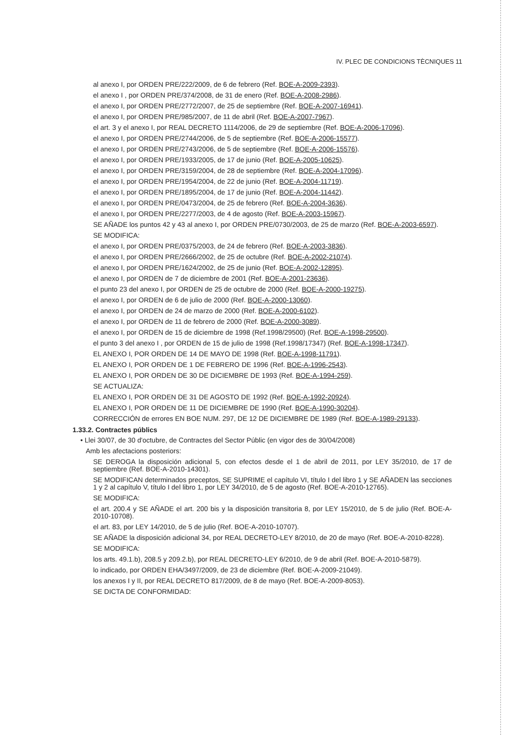IV. PLEC DE CONDICIONS TÈCNIQUES 11
al anexo I, por ORDEN PRE/222/2009, de 6 de febrero (Ref. BOE-A-2009-2393).
el anexo I , por ORDEN PRE/374/2008, de 31 de enero (Ref. BOE-A-2008-2986).
el anexo I, por ORDEN PRE/2772/2007, de 25 de septiembre (Ref. BOE-A-2007-16941).
el anexo I, por ORDEN PRE/985/2007, de 11 de abril (Ref. BOE-A-2007-7967).
el art. 3 y el anexo I, por REAL DECRETO 1114/2006, de 29 de septiembre (Ref. BOE-A-2006-17096).
el anexo I, por ORDEN PRE/2744/2006, de 5 de septiembre (Ref. BOE-A-2006-15577).
el anexo I, por ORDEN PRE/2743/2006, de 5 de septiembre (Ref. BOE-A-2006-15576).
el anexo I, por ORDEN PRE/1933/2005, de 17 de junio (Ref. BOE-A-2005-10625).
el anexo I, por ORDEN PRE/3159/2004, de 28 de septiembre (Ref. BOE-A-2004-17096).
el anexo I, por ORDEN PRE/1954/2004, de 22 de junio (Ref. BOE-A-2004-11719).
el anexo I, por ORDEN PRE/1895/2004, de 17 de junio (Ref. BOE-A-2004-11442).
el anexo I, por ORDEN PRE/0473/2004, de 25 de febrero (Ref. BOE-A-2004-3636).
el anexo I, por ORDEN PRE/2277/2003, de 4 de agosto (Ref. BOE-A-2003-15967).
SE AÑADE los puntos 42 y 43 al anexo I, por ORDEN PRE/0730/2003, de 25 de marzo (Ref. BOE-A-2003-6597).
SE MODIFICA:
el anexo I, por ORDEN PRE/0375/2003, de 24 de febrero (Ref. BOE-A-2003-3836).
el anexo I, por ORDEN PRE/2666/2002, de 25 de octubre (Ref. BOE-A-2002-21074).
el anexo I, por ORDEN PRE/1624/2002, de 25 de junio (Ref. BOE-A-2002-12895).
el anexo I, por ORDEN de 7 de diciembre de 2001 (Ref. BOE-A-2001-23636).
el punto 23 del anexo I, por ORDEN de 25 de octubre de 2000 (Ref. BOE-A-2000-19275).
el anexo I, por ORDEN de 6 de julio de 2000 (Ref. BOE-A-2000-13060).
el anexo I, por ORDEN de 24 de marzo de 2000 (Ref. BOE-A-2000-6102).
el anexo I, por ORDEN de 11 de febrero de 2000 (Ref. BOE-A-2000-3089).
el anexo I, por ORDEN de 15 de diciembre de 1998 (Ref.1998/29500) (Ref. BOE-A-1998-29500).
el punto 3 del anexo I , por ORDEN de 15 de julio de 1998 (Ref.1998/17347) (Ref. BOE-A-1998-17347).
EL ANEXO I, POR ORDEN DE 14 DE MAYO DE 1998 (Ref. BOE-A-1998-11791).
EL ANEXO I, POR ORDEN DE 1 DE FEBRERO DE 1996 (Ref. BOE-A-1996-2543).
EL ANEXO I, POR ORDEN DE 30 DE DICIEMBRE DE 1993 (Ref. BOE-A-1994-259).
SE ACTUALIZA:
EL ANEXO I, POR ORDEN DE 31 DE AGOSTO DE 1992 (Ref. BOE-A-1992-20924).
EL ANEXO I, POR ORDEN DE 11 DE DICIEMBRE DE 1990 (Ref. BOE-A-1990-30204).
CORRECCIÓN de errores EN BOE NUM. 297, DE 12 DE DICIEMBRE DE 1989 (Ref. BOE-A-1989-29133).
1.33.2. Contractes públics
• Llei 30/07, de 30 d'octubre, de Contractes del Sector Públic (en vigor des de 30/04/2008)
Amb les afectacions posteriors:
SE DEROGA la disposición adicional 5, con efectos desde el 1 de abril de 2011, por LEY 35/2010, de 17 de septiembre (Ref. BOE-A-2010-14301).
SE MODIFICAN determinados preceptos, SE SUPRIME el capítulo VI, título I del libro 1 y SE AÑADEN las secciones 1 y 2 al capítulo V, título I del libro 1, por LEY 34/2010, de 5 de agosto (Ref. BOE-A-2010-12765).
SE MODIFICA:
el art. 200.4 y SE AÑADE el art. 200 bis y la disposición transitoria 8, por LEY 15/2010, de 5 de julio (Ref. BOE-A-2010-10708).
el art. 83, por LEY 14/2010, de 5 de julio (Ref. BOE-A-2010-10707).
SE AÑADE la disposición adicional 34, por REAL DECRETO-LEY 8/2010, de 20 de mayo (Ref. BOE-A-2010-8228).
SE MODIFICA:
los arts. 49.1.b), 208.5 y 209.2.b), por REAL DECRETO-LEY 6/2010, de 9 de abril (Ref. BOE-A-2010-5879).
lo indicado, por ORDEN EHA/3497/2009, de 23 de diciembre (Ref. BOE-A-2009-21049).
los anexos I y II, por REAL DECRETO 817/2009, de 8 de mayo (Ref. BOE-A-2009-8053).
SE DICTA DE CONFORMIDAD: